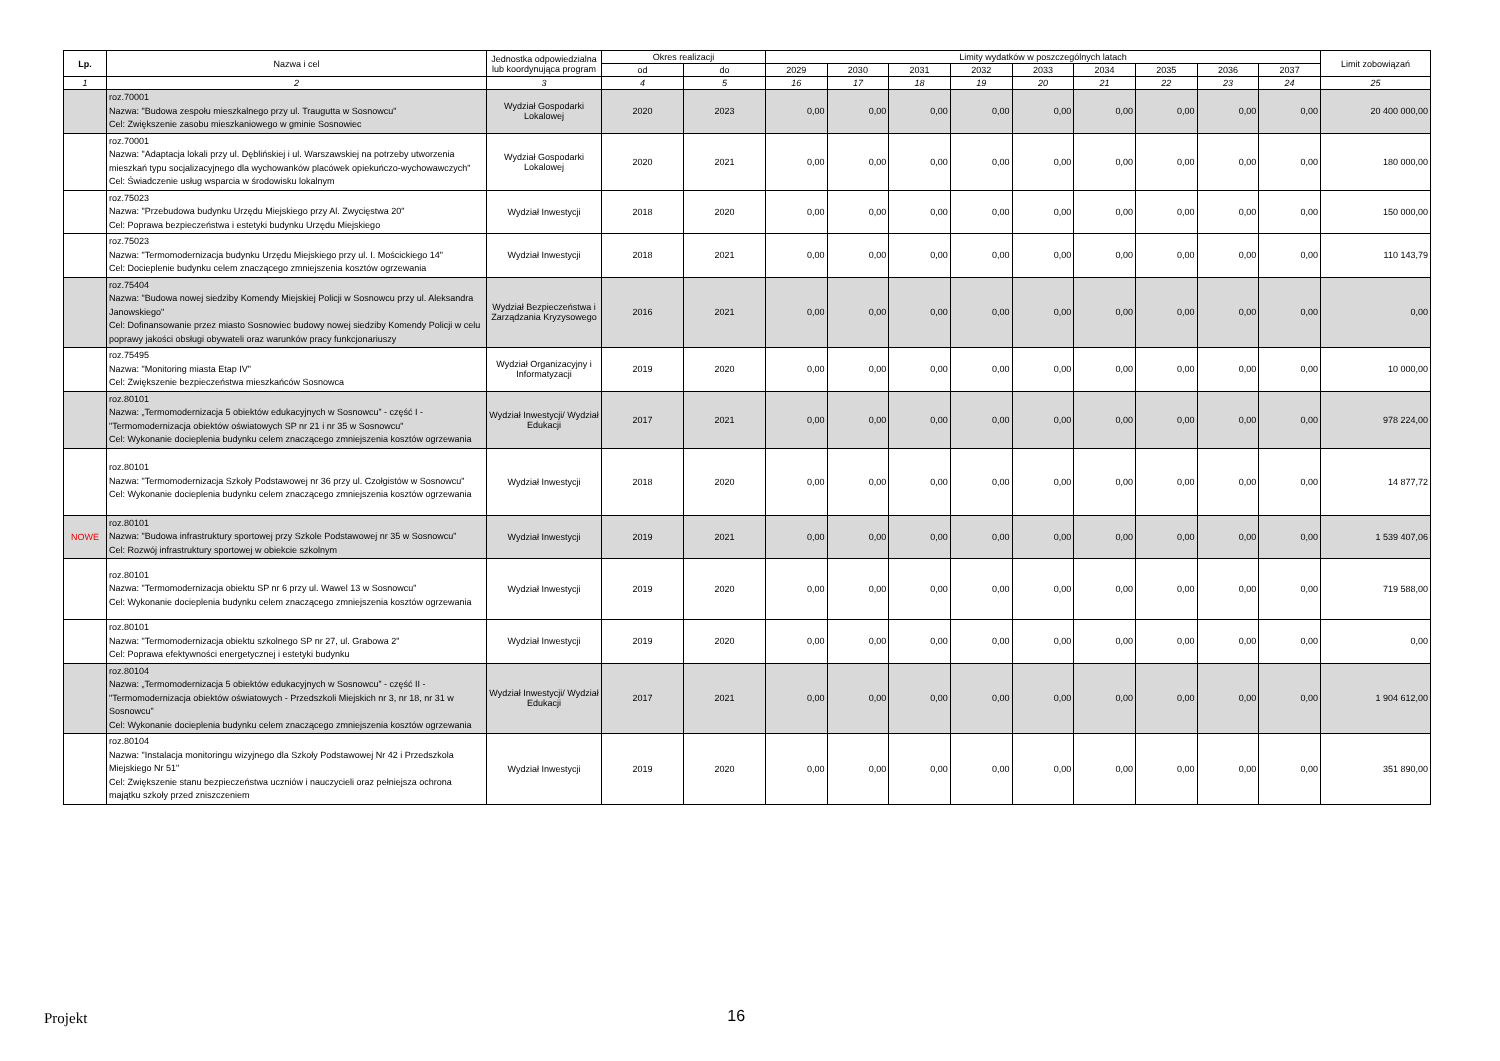| Lp. | Nazwa i cel | Jednostka odpowiedzialna lub koordynująca program | Okres realizacji | | Limity wydatków w poszczególnych latach | | | | | | | | | Limit zobowiązań |
| --- | --- | --- | --- | --- | --- | --- | --- | --- | --- | --- | --- | --- | --- | --- |
| | | | od | do | 2029 | 2030 | 2031 | 2032 | 2033 | 2034 | 2035 | 2036 | 2037 | |
| 1 | 2 | 3 | 4 | 5 | 16 | 17 | 18 | 19 | 20 | 21 | 22 | 23 | 24 | 25 |
| | roz.70001 Nazwa: "Budowa zespołu mieszkalnego przy ul. Traugutta w Sosnowcu" Cel: Zwiększenie zasobu mieszkaniowego w gminie Sosnowiec | Wydział Gospodarki Lokalowej | 2020 | 2023 | 0,00 | 0,00 | 0,00 | 0,00 | 0,00 | 0,00 | 0,00 | 0,00 | 0,00 | 20 400 000,00 |
| | roz.70001 Nazwa: "Adaptacja lokali przy ul. Dęblińskiej i ul. Warszawskiej na potrzeby utworzenia mieszkań typu socjalizacyjnego dla wychowanków placówek opiekuńczo-wychowawczych" Cel: Świadczenie usług wsparcia w środowisku lokalnym | Wydział Gospodarki Lokalowej | 2020 | 2021 | 0,00 | 0,00 | 0,00 | 0,00 | 0,00 | 0,00 | 0,00 | 0,00 | 0,00 | 180 000,00 |
| | roz.75023 Nazwa: "Przebudowa budynku Urzędu Miejskiego przy Al. Zwycięstwa 20" Cel: Poprawa bezpieczeństwa i estetyki budynku Urzędu Miejskiego | Wydział Inwestycji | 2018 | 2020 | 0,00 | 0,00 | 0,00 | 0,00 | 0,00 | 0,00 | 0,00 | 0,00 | 0,00 | 150 000,00 |
| | roz.75023 Nazwa: "Termomodernizacja budynku Urzędu Miejskiego przy ul. I. Mościckiego 14" Cel: Docieplenie budynku celem znaczącego zmniejszenia kosztów ogrzewania | Wydział Inwestycji | 2018 | 2021 | 0,00 | 0,00 | 0,00 | 0,00 | 0,00 | 0,00 | 0,00 | 0,00 | 0,00 | 110 143,79 |
| | roz.75404 Nazwa: "Budowa nowej siedziby Komendy Miejskiej Policji w Sosnowcu przy ul. Aleksandra Janowskiego" Cel: Dofinansowanie przez miasto Sosnowiec budowy nowej siedziby Komendy Policji w celu poprawy jakości obsługi obywateli oraz warunków pracy funkcjonariuszy | Wydział Bezpieczeństwa i Zarządzania Kryzysowego | 2016 | 2021 | 0,00 | 0,00 | 0,00 | 0,00 | 0,00 | 0,00 | 0,00 | 0,00 | 0,00 | 0,00 |
| | roz.75495 Nazwa: "Monitoring miasta Etap IV" Cel: Zwiększenie bezpieczeństwa mieszkańców Sosnowca | Wydział Organizacyjny i Informatyzacji | 2019 | 2020 | 0,00 | 0,00 | 0,00 | 0,00 | 0,00 | 0,00 | 0,00 | 0,00 | 0,00 | 10 000,00 |
| | roz.80101 Nazwa: „Termomodernizacja 5 obiektów edukacyjnych w Sosnowcu” - część I - "Termomodernizacja obiektów oświatowych SP nr 21 i nr 35 w Sosnowcu" Cel: Wykonanie docieplenia budynku celem znaczącego zmniejszenia kosztów ogrzewania | Wydział Inwestycji/ Wydział Edukacji | 2017 | 2021 | 0,00 | 0,00 | 0,00 | 0,00 | 0,00 | 0,00 | 0,00 | 0,00 | 0,00 | 978 224,00 |
| | roz.80101 Nazwa: "Termomodernizacja Szkoły Podstawowej nr 36 przy ul. Czołgistów w Sosnowcu" Cel: Wykonanie docieplenia budynku celem znaczącego zmniejszenia kosztów ogrzewania | Wydział Inwestycji | 2018 | 2020 | 0,00 | 0,00 | 0,00 | 0,00 | 0,00 | 0,00 | 0,00 | 0,00 | 0,00 | 14 877,72 |
| NOWE | roz.80101 Nazwa: "Budowa infrastruktury sportowej przy Szkole Podstawowej nr 35 w Sosnowcu" Cel: Rozwój infrastruktury sportowej w obiekcie szkolnym | Wydział Inwestycji | 2019 | 2021 | 0,00 | 0,00 | 0,00 | 0,00 | 0,00 | 0,00 | 0,00 | 0,00 | 0,00 | 1 539 407,06 |
| | roz.80101 Nazwa: "Termomodernizacja obiektu SP nr 6 przy ul. Wawel 13 w Sosnowcu" Cel: Wykonanie docieplenia budynku celem znaczącego zmniejszenia kosztów ogrzewania | Wydział Inwestycji | 2019 | 2020 | 0,00 | 0,00 | 0,00 | 0,00 | 0,00 | 0,00 | 0,00 | 0,00 | 0,00 | 719 588,00 |
| | roz.80101 Nazwa: "Termomodernizacja obiektu szkolnego SP nr 27, ul. Grabowa 2" Cel: Poprawa efektywności energetycznej i estetyki budynku | Wydział Inwestycji | 2019 | 2020 | 0,00 | 0,00 | 0,00 | 0,00 | 0,00 | 0,00 | 0,00 | 0,00 | 0,00 | 0,00 |
| | roz.80104 Nazwa: „Termomodernizacja 5 obiektów edukacyjnych w Sosnowcu” - część II - "Termomodernizacja obiektów oświatowych - Przedszkoli Miejskich nr 3, nr 18, nr 31 w Sosnowcu" Cel: Wykonanie docieplenia budynku celem znaczącego zmniejszenia kosztów ogrzewania | Wydział Inwestycji/ Wydział Edukacji | 2017 | 2021 | 0,00 | 0,00 | 0,00 | 0,00 | 0,00 | 0,00 | 0,00 | 0,00 | 0,00 | 1 904 612,00 |
| | roz.80104 Nazwa: "Instalacja monitoringu wizyjnego dla Szkoły Podstawowej Nr 42 i Przedszkola Miejskiego Nr 51" Cel: Zwiększenie stanu bezpieczeństwa uczniów i nauczycieli oraz pełniejsza ochrona majątku szkoły przed zniszczeniem | Wydział Inwestycji | 2019 | 2020 | 0,00 | 0,00 | 0,00 | 0,00 | 0,00 | 0,00 | 0,00 | 0,00 | 0,00 | 351 890,00 |
Projekt 16